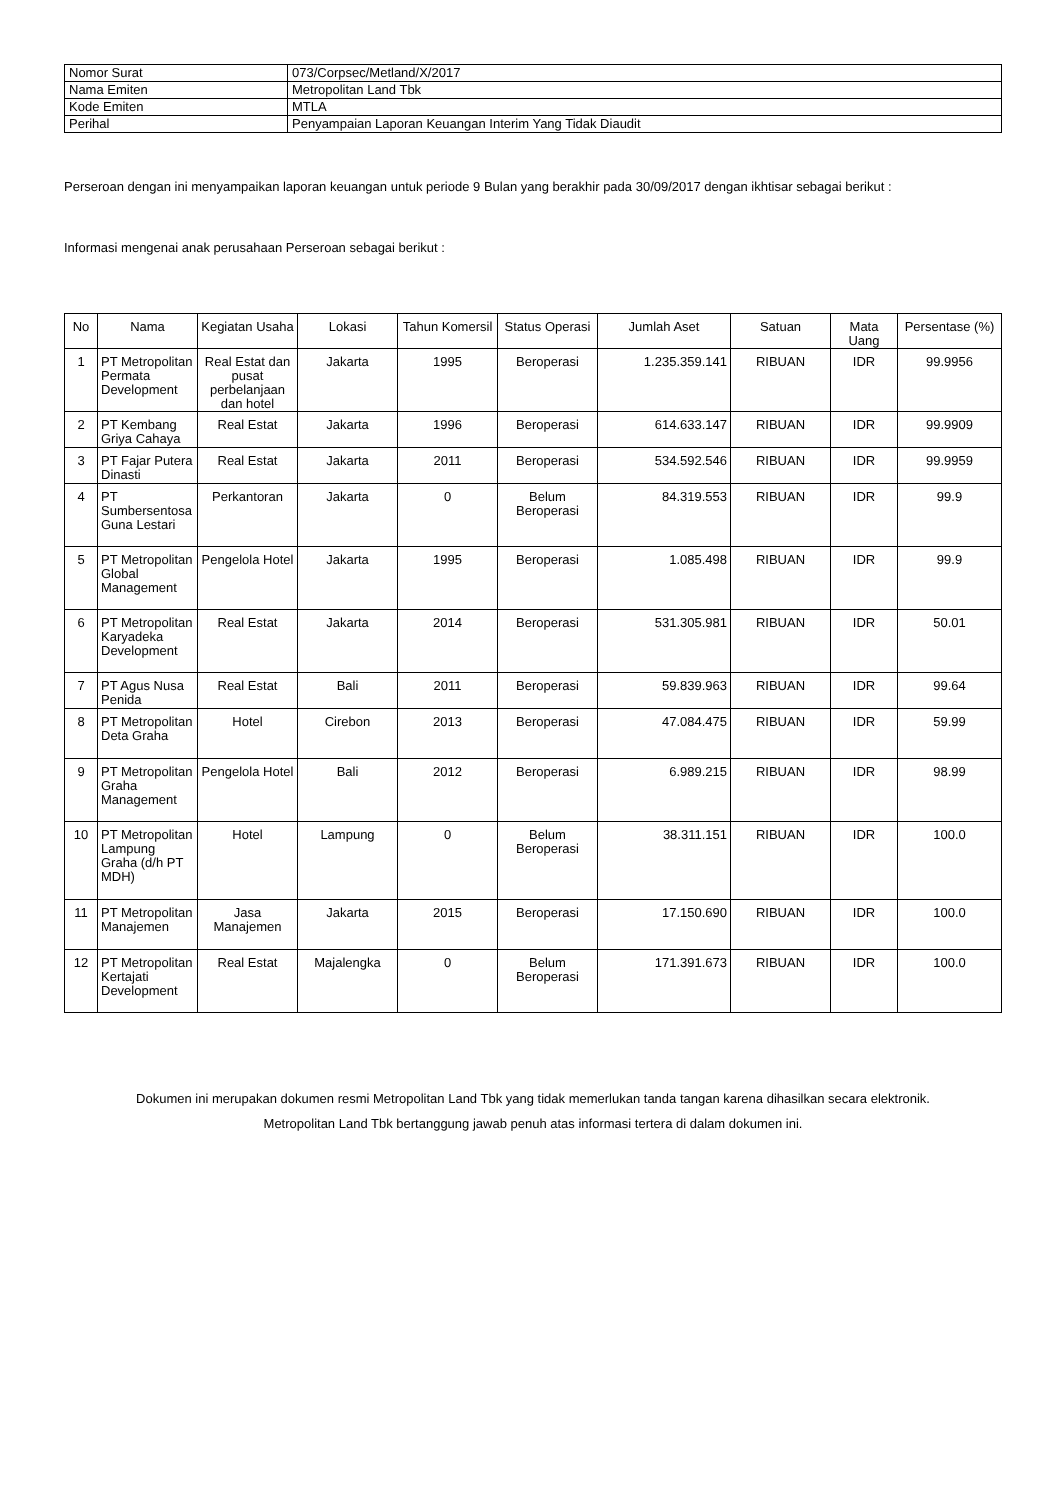| Nomor Surat | 073/Corpsec/Metland/X/2017 |
| Nama Emiten | Metropolitan Land Tbk |
| Kode Emiten | MTLA |
| Perihal | Penyampaian Laporan Keuangan Interim Yang Tidak Diaudit |
Perseroan dengan ini menyampaikan laporan keuangan untuk periode 9 Bulan yang berakhir pada 30/09/2017 dengan ikhtisar sebagai berikut :
Informasi mengenai anak perusahaan Perseroan sebagai berikut :
| No | Nama | Kegiatan Usaha | Lokasi | Tahun Komersil | Status Operasi | Jumlah Aset | Satuan | Mata Uang | Persentase (%) |
| --- | --- | --- | --- | --- | --- | --- | --- | --- | --- |
| 1 | PT Metropolitan Permata Development | Real Estat dan pusat perbelanjaan dan hotel | Jakarta | 1995 | Beroperasi | 1.235.359.141 | RIBUAN | IDR | 99.9956 |
| 2 | PT Kembang Griya Cahaya | Real Estat | Jakarta | 1996 | Beroperasi | 614.633.147 | RIBUAN | IDR | 99.9909 |
| 3 | PT Fajar Putera Dinasti | Real Estat | Jakarta | 2011 | Beroperasi | 534.592.546 | RIBUAN | IDR | 99.9959 |
| 4 | PT Sumbersentosa Guna Lestari | Perkantoran | Jakarta | 0 | Belum Beroperasi | 84.319.553 | RIBUAN | IDR | 99.9 |
| 5 | PT Metropolitan Global Management | Pengelola Hotel | Jakarta | 1995 | Beroperasi | 1.085.498 | RIBUAN | IDR | 99.9 |
| 6 | PT Metropolitan Karyadeka Development | Real Estat | Jakarta | 2014 | Beroperasi | 531.305.981 | RIBUAN | IDR | 50.01 |
| 7 | PT Agus Nusa Penida | Real Estat | Bali | 2011 | Beroperasi | 59.839.963 | RIBUAN | IDR | 99.64 |
| 8 | PT Metropolitan Deta Graha | Hotel | Cirebon | 2013 | Beroperasi | 47.084.475 | RIBUAN | IDR | 59.99 |
| 9 | PT Metropolitan Graha Management | Pengelola Hotel | Bali | 2012 | Beroperasi | 6.989.215 | RIBUAN | IDR | 98.99 |
| 10 | PT Metropolitan Lampung Graha (d/h PT MDH) | Hotel | Lampung | 0 | Belum Beroperasi | 38.311.151 | RIBUAN | IDR | 100.0 |
| 11 | PT Metropolitan Manajemen | Jasa Manajemen | Jakarta | 2015 | Beroperasi | 17.150.690 | RIBUAN | IDR | 100.0 |
| 12 | PT Metropolitan Kertajati Development | Real Estat | Majalengka | 0 | Belum Beroperasi | 171.391.673 | RIBUAN | IDR | 100.0 |
Dokumen ini merupakan dokumen resmi Metropolitan Land Tbk yang tidak memerlukan tanda tangan karena dihasilkan secara elektronik.
Metropolitan Land Tbk bertanggung jawab penuh atas informasi tertera di dalam dokumen ini.